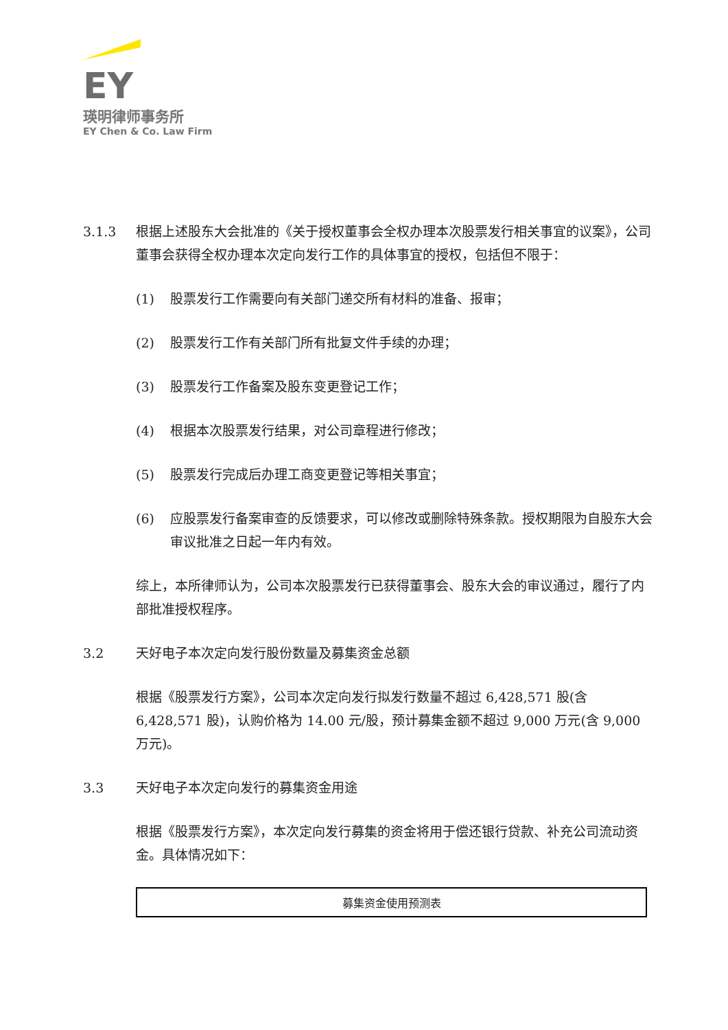EY
瑛明律师事务所
EY Chen & Co. Law Firm
3.1.3 根据上述股东大会批准的《关于授权董事会全权办理本次股票发行相关事宜的议案》，公司董事会获得全权办理本次定向发行工作的具体事宜的授权，包括但不限于：
(1) 股票发行工作需要向有关部门递交所有材料的准备、报审；
(2) 股票发行工作有关部门所有批复文件手续的办理；
(3) 股票发行工作备案及股东变更登记工作；
(4) 根据本次股票发行结果，对公司章程进行修改；
(5) 股票发行完成后办理工商变更登记等相关事宜；
(6) 应股票发行备案审查的反馈要求，可以修改或删除特殊条款。授权期限为自股东大会审议批准之日起一年内有效。
综上，本所律师认为，公司本次股票发行已获得董事会、股东大会的审议通过，履行了内部批准授权程序。
3.2 天好电子本次定向发行股份数量及募集资金总额
根据《股票发行方案》，公司本次定向发行拟发行数量不超过 6,428,571 股(含 6,428,571 股)，认购价格为 14.00 元/股，预计募集金额不超过 9,000 万元(含 9,000 万元)。
3.3 天好电子本次定向发行的募集资金用途
根据《股票发行方案》，本次定向发行募集的资金将用于偿还银行贷款、补充公司流动资金。具体情况如下：
| 募集资金使用预测表 |